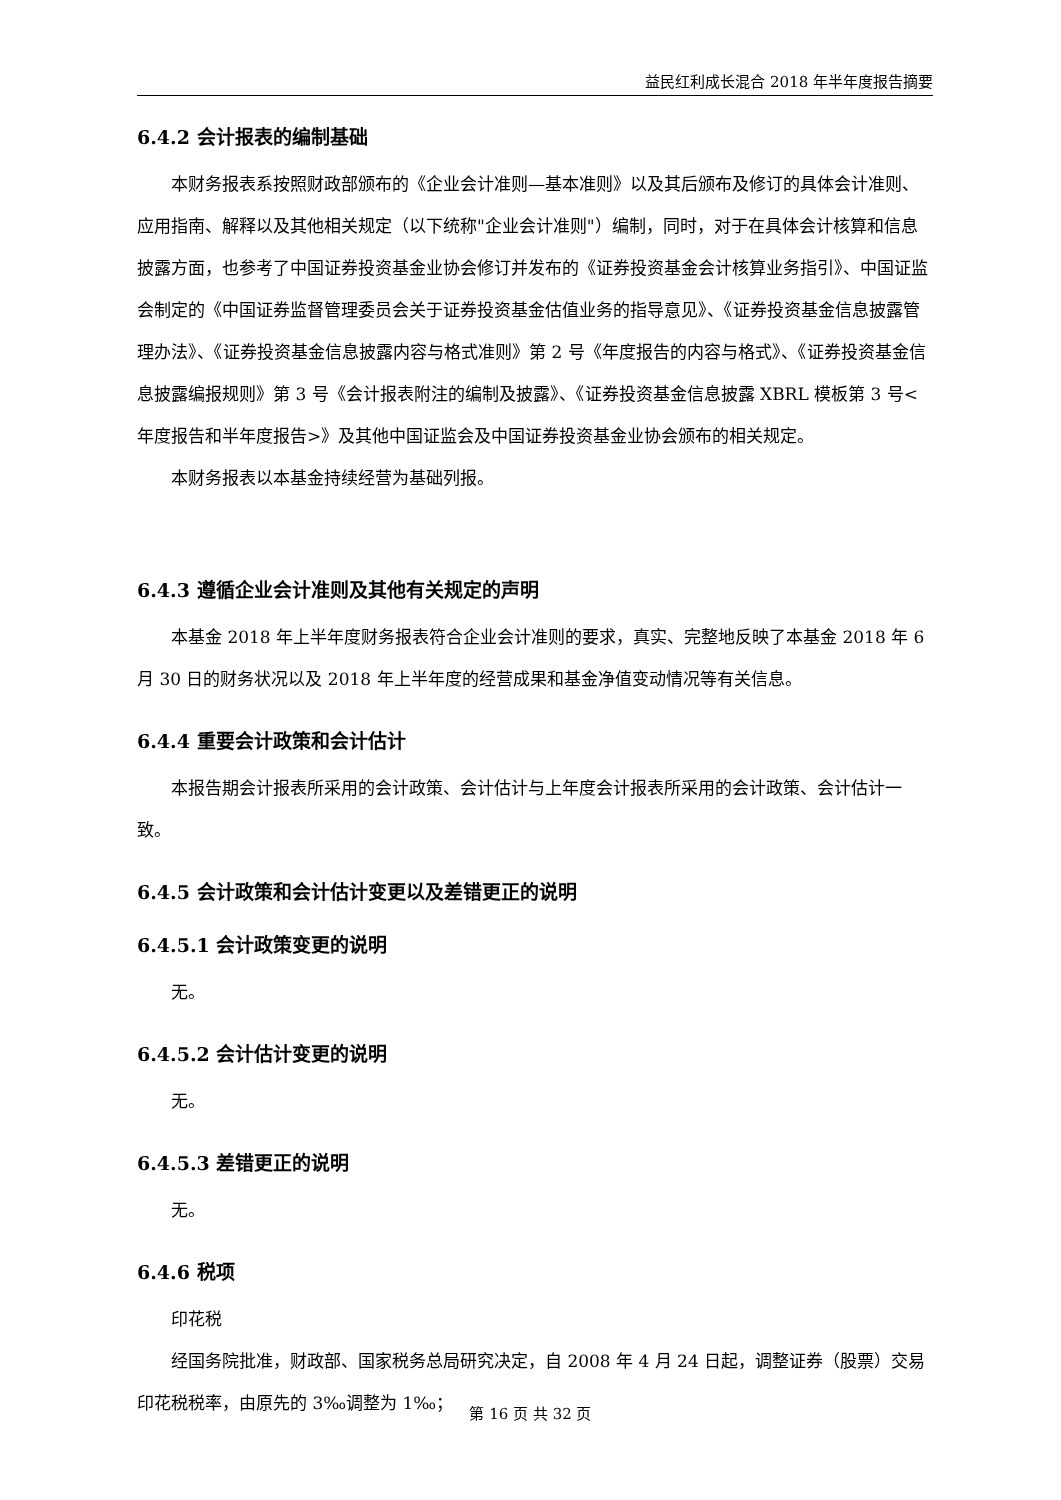益民红利成长混合 2018 年半年度报告摘要
6.4.2 会计报表的编制基础
本财务报表系按照财政部颁布的《企业会计准则—基本准则》以及其后颁布及修订的具体会计准则、应用指南、解释以及其他相关规定（以下统称"企业会计准则"）编制，同时，对于在具体会计核算和信息披露方面，也参考了中国证券投资基金业协会修订并发布的《证券投资基金会计核算业务指引》、中国证监会制定的《中国证券监督管理委员会关于证券投资基金估值业务的指导意见》、《证券投资基金信息披露管理办法》、《证券投资基金信息披露内容与格式准则》第 2 号《年度报告的内容与格式》、《证券投资基金信息披露编报规则》第 3 号《会计报表附注的编制及披露》、《证券投资基金信息披露 XBRL 模板第 3 号<年度报告和半年度报告>》及其他中国证监会及中国证券投资基金业协会颁布的相关规定。
本财务报表以本基金持续经营为基础列报。
6.4.3 遵循企业会计准则及其他有关规定的声明
本基金 2018 年上半年度财务报表符合企业会计准则的要求，真实、完整地反映了本基金 2018 年 6 月 30 日的财务状况以及 2018 年上半年度的经营成果和基金净值变动情况等有关信息。
6.4.4 重要会计政策和会计估计
本报告期会计报表所采用的会计政策、会计估计与上年度会计报表所采用的会计政策、会计估计一致。
6.4.5 会计政策和会计估计变更以及差错更正的说明
6.4.5.1 会计政策变更的说明
无。
6.4.5.2 会计估计变更的说明
无。
6.4.5.3 差错更正的说明
无。
6.4.6 税项
印花税
经国务院批准，财政部、国家税务总局研究决定，自 2008 年 4 月 24 日起，调整证券（股票）交易印花税税率，由原先的 3‰调整为 1‰；
第 16 页 共 32 页